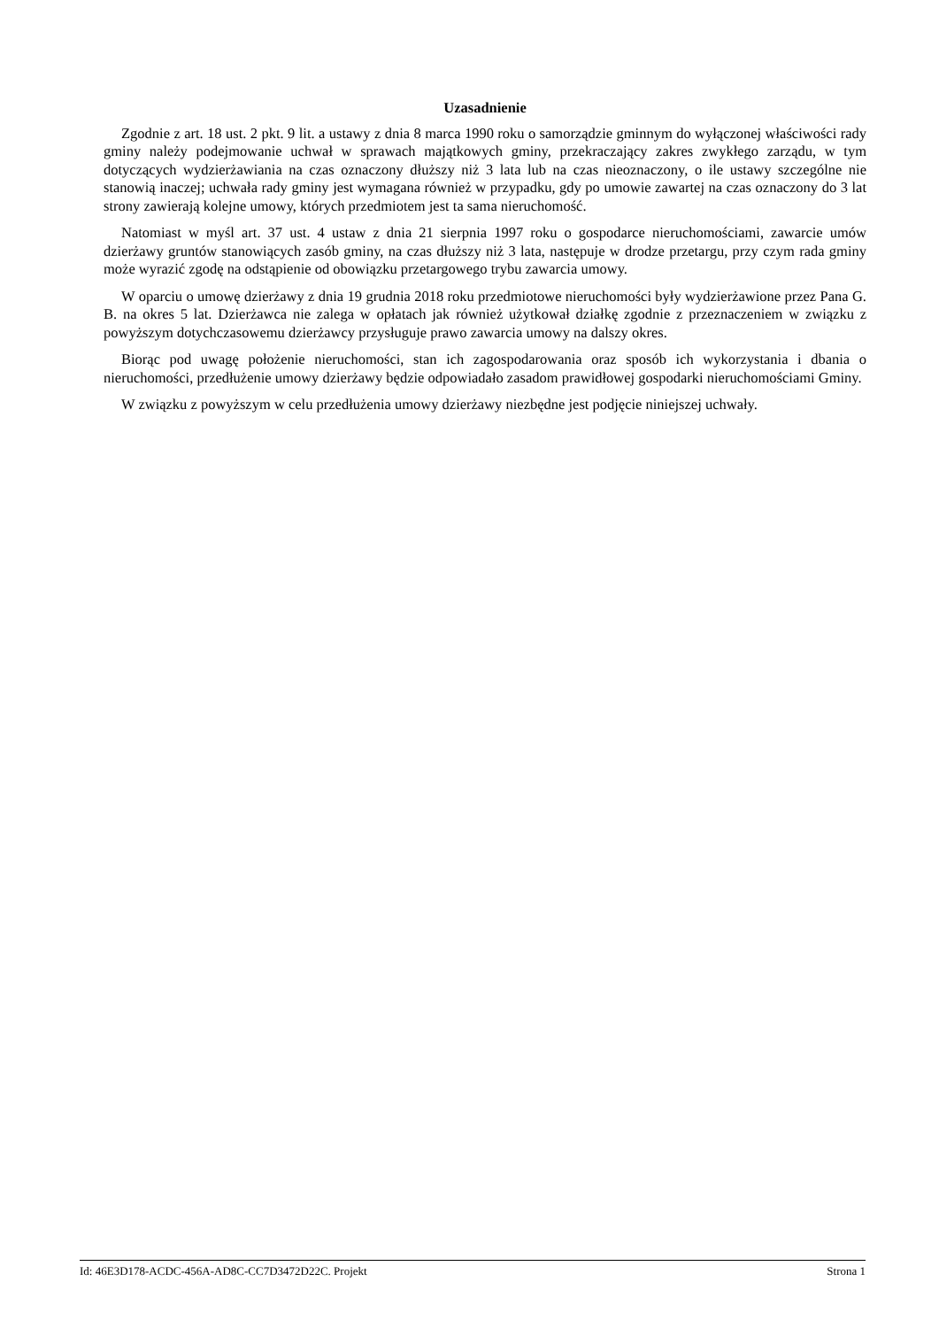Uzasadnienie
Zgodnie z art. 18 ust. 2 pkt. 9 lit. a ustawy z dnia 8 marca 1990 roku o samorządzie gminnym do wyłączonej właściwości rady gminy należy podejmowanie uchwał w sprawach majątkowych gminy, przekraczający zakres zwykłego zarządu, w tym dotyczących wydzierżawiania na czas oznaczony dłuższy niż 3 lata lub na czas nieoznaczony, o ile ustawy szczególne nie stanowią inaczej; uchwała rady gminy jest wymagana również w przypadku, gdy po umowie zawartej na czas oznaczony do 3 lat strony zawierają kolejne umowy, których przedmiotem jest ta sama nieruchomość.
Natomiast w myśl art. 37 ust. 4 ustaw z dnia 21 sierpnia 1997 roku o gospodarce nieruchomościami, zawarcie umów dzierżawy gruntów stanowiących zasób gminy, na czas dłuższy niż 3 lata, następuje w drodze przetargu, przy czym rada gminy może wyrazić zgodę na odstąpienie od obowiązku przetargowego trybu zawarcia umowy.
W oparciu o umowę dzierżawy z dnia 19 grudnia 2018 roku przedmiotowe nieruchomości były wydzierżawione przez Pana G. B. na okres 5 lat. Dzierżawca nie zalega w opłatach jak również użytkował działkę zgodnie z przeznaczeniem w związku z powyższym dotychczasowemu dzierżawcy przysługuje prawo zawarcia umowy na dalszy okres.
Biorąc pod uwagę położenie nieruchomości, stan ich zagospodarowania oraz sposób ich wykorzystania i dbania o nieruchomości, przedłużenie umowy dzierżawy będzie odpowiadało zasadom prawidłowej gospodarki nieruchomościami Gminy.
W związku z powyższym w celu przedłużenia umowy dzierżawy niezbędne jest podjęcie niniejszej uchwały.
Id: 46E3D178-ACDC-456A-AD8C-CC7D3472D22C. Projekt Strona 1